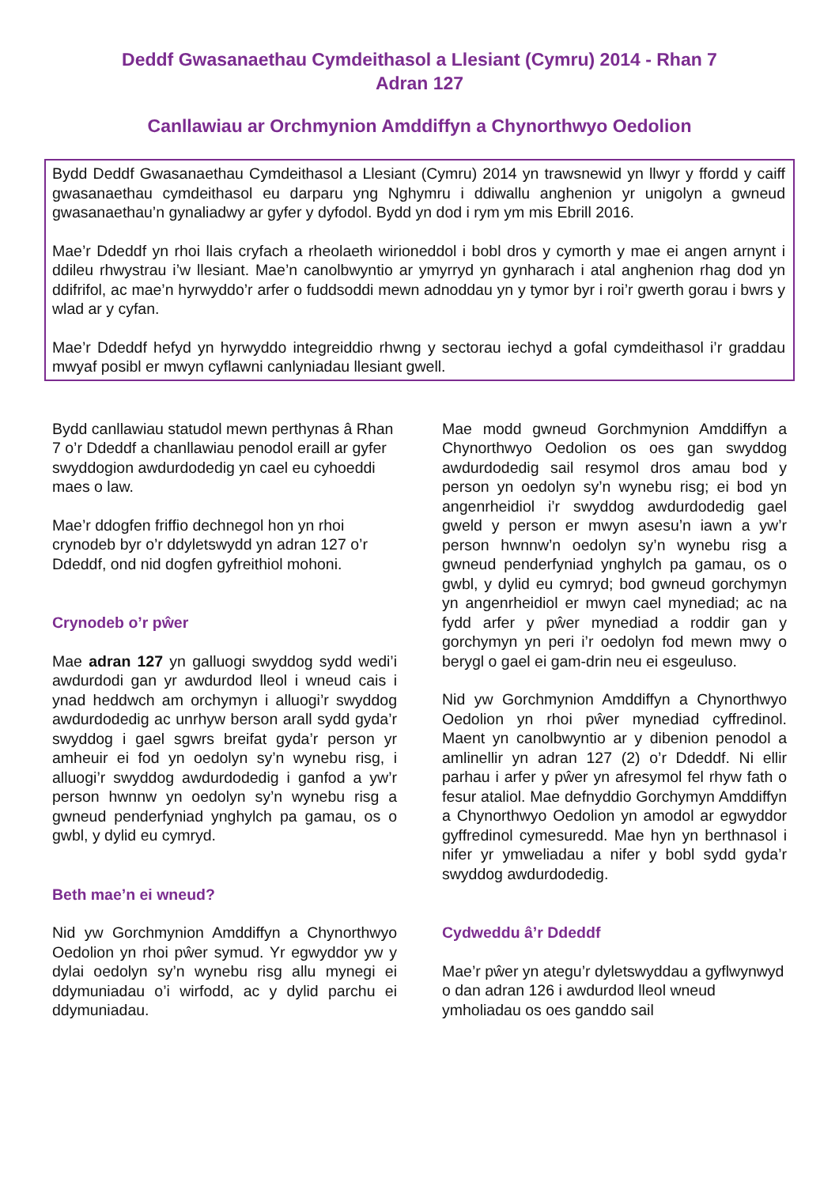Deddf Gwasanaethau Cymdeithasol a Llesiant (Cymru) 2014 - Rhan 7
Adran 127
Canllawiau ar Orchmynion Amddiffyn a Chynorthwyo Oedolion
Bydd Deddf Gwasanaethau Cymdeithasol a Llesiant (Cymru) 2014 yn trawsnewid yn llwyr y ffordd y caiff gwasanaethau cymdeithasol eu darparu yng Nghymru i ddiwallu anghenion yr unigolyn a gwneud gwasanaethau’n gynaliadwy ar gyfer y dyfodol. Bydd yn dod i rym ym mis Ebrill 2016.
Mae’r Ddeddf yn rhoi llais cryfach a rheolaeth wirioneddol i bobl dros y cymorth y mae ei angen arnynt i ddileu rhwystrau i’w llesiant. Mae’n canolbwyntio ar ymyrryd yn gynharach i atal anghenion rhag dod yn ddifrifol, ac mae’n hyrwyddo’r arfer o fuddsoddi mewn adnoddau yn y tymor byr i roi’r gwerth gorau i bwrs y wlad ar y cyfan.
Mae’r Ddeddf hefyd yn hyrwyddo integreiddio rhwng y sectorau iechyd a gofal cymdeithasol i’r graddau mwyaf posibl er mwyn cyflawni canlyniadau llesiant gwell.
Bydd canllawiau statudol mewn perthynas â Rhan 7 o’r Ddeddf a chanllawiau penodol eraill ar gyfer swyddogion awdurdodedig yn cael eu cyhoeddi maes o law.
Mae’r ddogfen friffio dechnegol hon yn rhoi crynodeb byr o’r ddyletswydd yn adran 127 o’r Ddeddf, ond nid dogfen gyfreithiol mohoni.
Crynodeb o’r pŵer
Mae adran 127 yn galluogi swyddog sydd wedi’i awdurdodi gan yr awdurdod lleol i wneud cais i ynad heddwch am orchymyn i alluogi’r swyddog awdurdodedig ac unrhyw berson arall sydd gyda’r swyddog i gael sgwrs breifat gyda’r person yr amheuir ei fod yn oedolyn sy’n wynebu risg, i alluogi’r swyddog awdurdodedig i ganfod a yw’r person hwnnw yn oedolyn sy’n wynebu risg a gwneud penderfyniad ynghylch pa gamau, os o gwbl, y dylid eu cymryd.
Beth mae’n ei wneud?
Nid yw Gorchmynion Amddiffyn a Chynorthwyo Oedolion yn rhoi pŵer symud. Yr egwyddor yw y dylai oedolyn sy’n wynebu risg allu mynegi ei ddymuniadau o’i wirfodd, ac y dylid parchu ei ddymuniadau.
Mae modd gwneud Gorchmynion Amddiffyn a Chynorthwyo Oedolion os oes gan swyddog awdurdodedig sail resymol dros amau bod y person yn oedolyn sy’n wynebu risg; ei bod yn angenrheidiol i’r swyddog awdurdodedig gael gweld y person er mwyn asesu’n iawn a yw’r person hwnnw’n oedolyn sy’n wynebu risg a gwneud penderfyniad ynghylch pa gamau, os o gwbl, y dylid eu cymryd; bod gwneud gorchymyn yn angenrheidiol er mwyn cael mynediad; ac na fydd arfer y pŵer mynediad a roddir gan y gorchymyn yn peri i’r oedolyn fod mewn mwy o berygl o gael ei gam-drin neu ei esgeuluso.
Nid yw Gorchmynion Amddiffyn a Chynorthwyo Oedolion yn rhoi pŵer mynediad cyffredinol. Maent yn canolbwyntio ar y dibenion penodol a amlinellir yn adran 127 (2) o’r Ddeddf. Ni ellir parhau i arfer y pŵer yn afresymol fel rhyw fath o fesur ataliol. Mae defnyddio Gorchymyn Amddiffyn a Chynorthwyo Oedolion yn amodol ar egwyddor gyffredinol cymesuredd. Mae hyn yn berthnasol i nifer yr ymweliadau a nifer y bobl sydd gyda’r swyddog awdurdodedig.
Cydweddu â’r Ddeddf
Mae’r pŵer yn ategu’r dyletswyddau a gyflwynwyd o dan adran 126 i awdurdod lleol wneud ymholiadau os oes ganddo sail